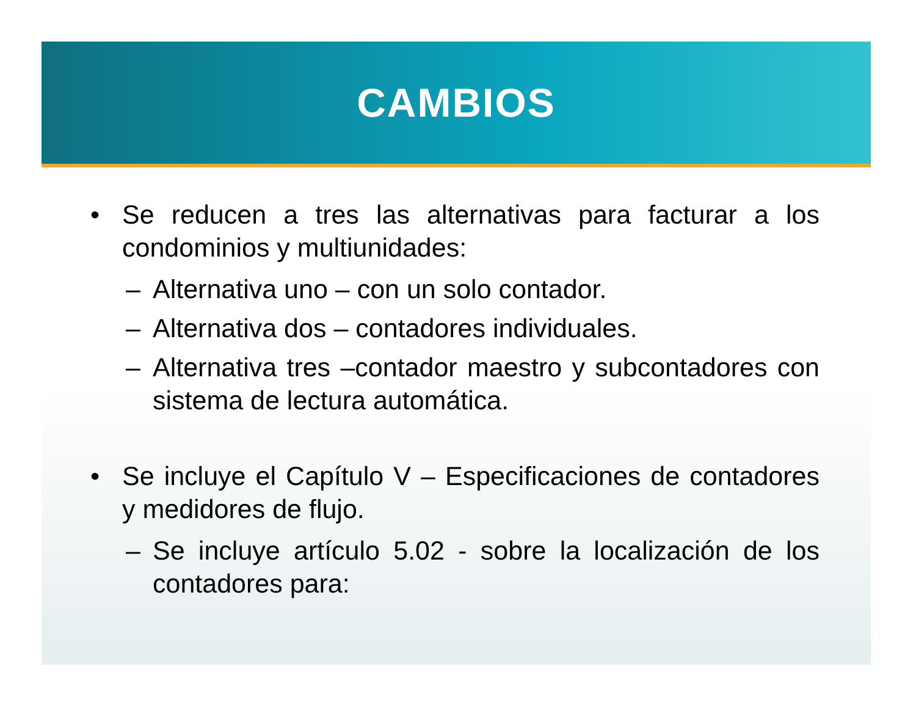CAMBIOS
• Se reducen a tres las alternativas para facturar a los condominios y multiunidades:
– Alternativa uno – con un solo contador.
– Alternativa dos – contadores individuales.
– Alternativa tres –contador maestro y subcontadores con sistema de lectura automática.
• Se incluye el Capítulo V – Especificaciones de contadores y medidores de flujo.
– Se incluye artículo 5.02 - sobre la localización de los contadores para: